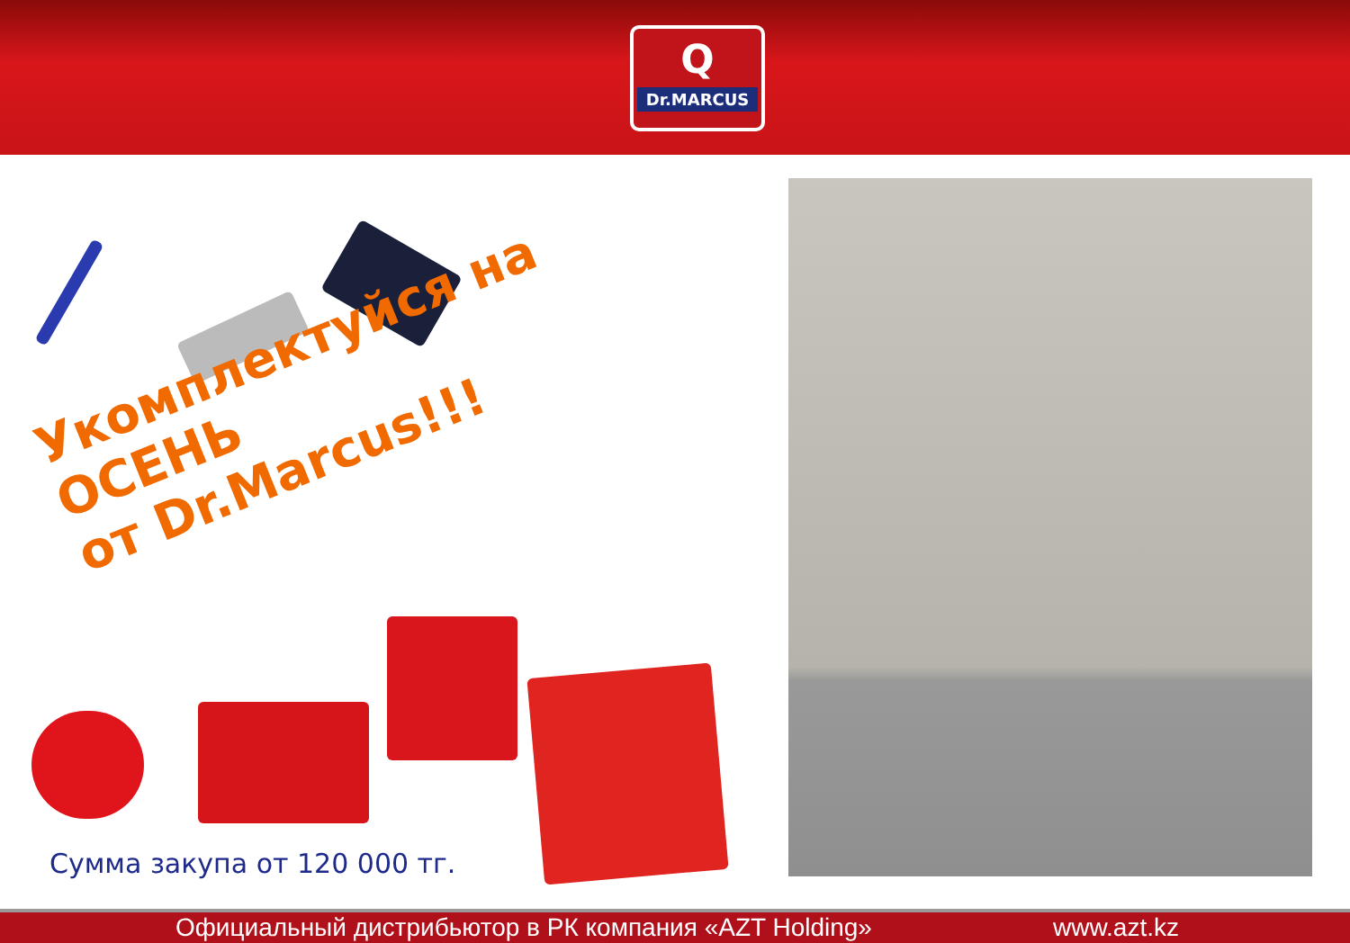Q
Dr.MARCUS
Укомплектуйся на
ОСЕНЬ
от Dr.Marcus!!!
Сумма закупа от 120 000 тг.
Официальный дистрибьютор в РК компания «AZT Holding» www.azt.kz